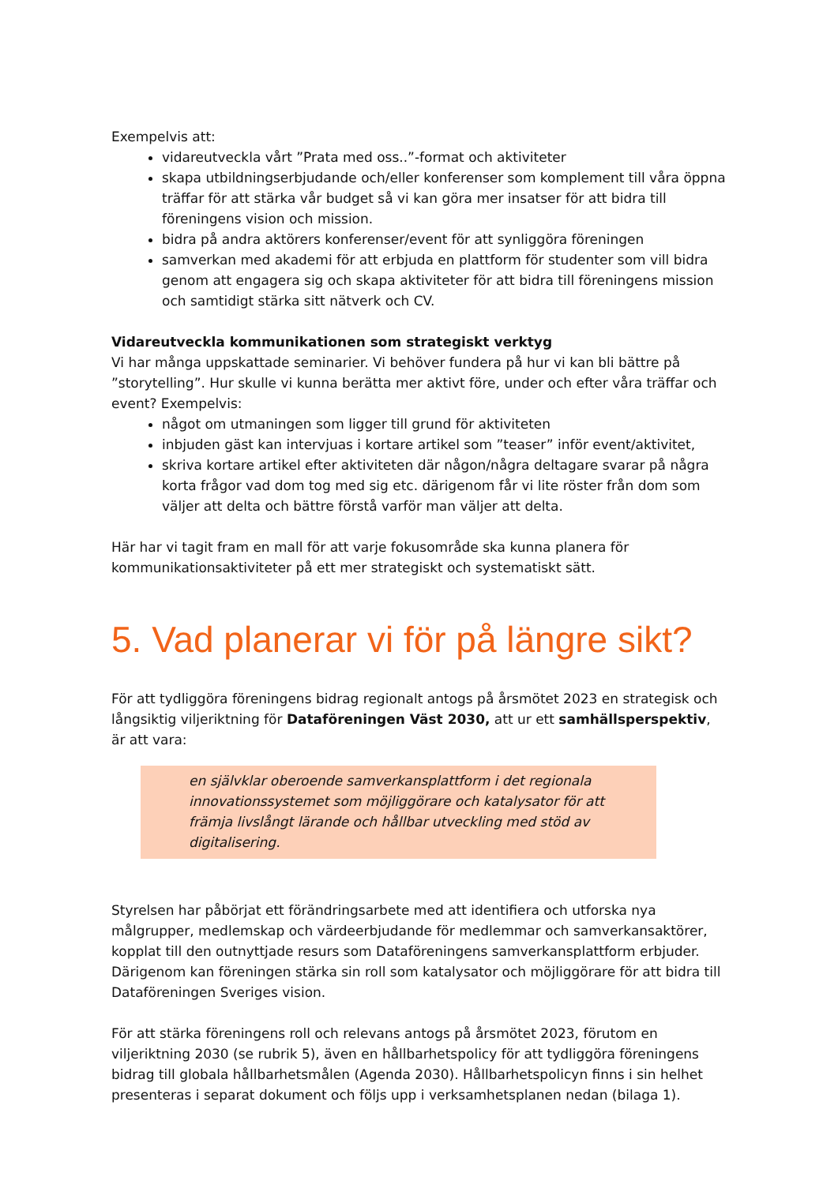Exempelvis att:
vidareutveckla vårt ”Prata med oss..”-format och aktiviteter
skapa utbildningserbjudande och/eller konferenser som komplement till våra öppna träffar för att stärka vår budget så vi kan göra mer insatser för att bidra till föreningens vision och mission.
bidra på andra aktörers konferenser/event för att synliggöra föreningen
samverkan med akademi för att erbjuda en plattform för studenter som vill bidra genom att engagera sig och skapa aktiviteter för att bidra till föreningens mission och samtidigt stärka sitt nätverk och CV.
Vidareutveckla kommunikationen som strategiskt verktyg
Vi har många uppskattade seminarier. Vi behöver fundera på hur vi kan bli bättre på ”storytelling”. Hur skulle vi kunna berätta mer aktivt före, under och efter våra träffar och event? Exempelvis:
något om utmaningen som ligger till grund för aktiviteten
inbjuden gäst kan intervjuas i kortare artikel som ”teaser” inför event/aktivitet,
skriva kortare artikel efter aktiviteten där någon/några deltagare svarar på några korta frågor vad dom tog med sig etc. därigenom får vi lite röster från dom som väljer att delta och bättre förstå varför man väljer att delta.
Här har vi tagit fram en mall för att varje fokusområde ska kunna planera för kommunikationsaktiviteter på ett mer strategiskt och systematiskt sätt.
5. Vad planerar vi för på längre sikt?
För att tydliggöra föreningens bidrag regionalt antogs på årsmötet 2023 en strategisk och långsiktig viljeriktning för Dataföreningen Väst 2030, att ur ett samhällsperspektiv, är att vara:
en självklar oberoende samverkansplattform i det regionala innovationssystemet som möjliggörare och katalysator för att främja livslångt lärande och hållbar utveckling med stöd av digitalisering.
Styrelsen har påbörjat ett förändringsarbete med att identifiera och utforska nya målgrupper, medlemskap och värdeerbjudande för medlemmar och samverkansaktörer, kopplat till den outnyttjade resurs som Dataföreningens samverkansplattform erbjuder. Därigenom kan föreningen stärka sin roll som katalysator och möjliggörare för att bidra till Dataföreningen Sveriges vision.
För att stärka föreningens roll och relevans antogs på årsmötet 2023, förutom en viljeriktning 2030 (se rubrik 5), även en hållbarhetspolicy för att tydliggöra föreningens bidrag till globala hållbarhetsmålen (Agenda 2030). Hållbarhetspolicyn finns i sin helhet presenteras i separat dokument och följs upp i verksamhetsplanen nedan (bilaga 1).